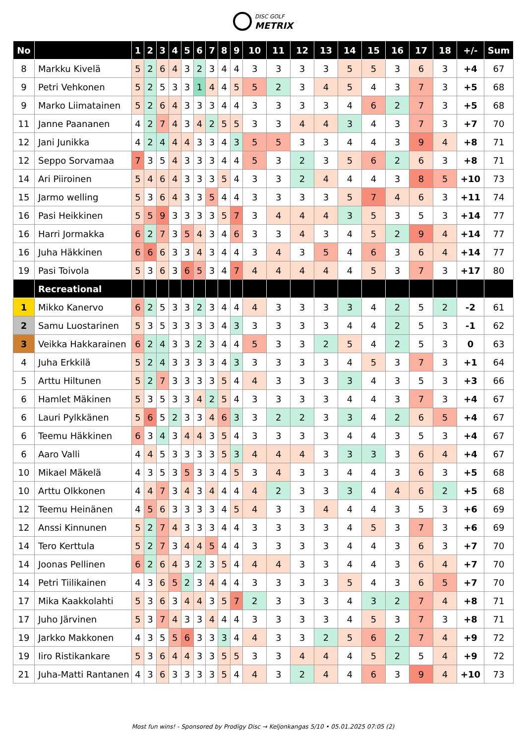DISC GOLF METRIX
| No | | 1 | 2 | 3 | 4 | 5 | 6 | 7 | 8 | 9 | 10 | 11 | 12 | 13 | 14 | 15 | 16 | 17 | 18 | +/- | Sum |
| --- | --- | --- | --- | --- | --- | --- | --- | --- | --- | --- | --- | --- | --- | --- | --- | --- | --- | --- | --- | --- | --- |
| 8 | Markku Kivelä | 5 | 2 | 6 | 4 | 3 | 2 | 3 | 4 | 4 | 3 | 3 | 3 | 3 | 5 | 5 | 3 | 6 | 3 | +4 | 67 |
| 9 | Petri Vehkonen | 5 | 2 | 5 | 3 | 3 | 1 | 4 | 4 | 5 | 5 | 2 | 3 | 4 | 5 | 4 | 3 | 7 | 3 | +5 | 68 |
| 9 | Marko Liimatainen | 5 | 2 | 6 | 4 | 3 | 3 | 3 | 4 | 4 | 3 | 3 | 3 | 3 | 4 | 6 | 2 | 7 | 3 | +5 | 68 |
| 11 | Janne Paananen | 4 | 2 | 7 | 4 | 3 | 4 | 2 | 5 | 5 | 3 | 3 | 4 | 4 | 3 | 4 | 3 | 7 | 3 | +7 | 70 |
| 12 | Jani Junikka | 4 | 2 | 4 | 4 | 4 | 3 | 3 | 4 | 3 | 5 | 5 | 3 | 3 | 4 | 4 | 3 | 9 | 4 | +8 | 71 |
| 12 | Seppo Sorvamaa | 7 | 3 | 5 | 4 | 3 | 3 | 3 | 4 | 4 | 5 | 3 | 2 | 3 | 5 | 6 | 2 | 6 | 3 | +8 | 71 |
| 14 | Ari Piiroinen | 5 | 4 | 6 | 4 | 3 | 3 | 3 | 5 | 4 | 3 | 3 | 2 | 4 | 4 | 4 | 3 | 8 | 5 | +10 | 73 |
| 15 | Jarmo welling | 5 | 3 | 6 | 4 | 3 | 3 | 5 | 4 | 4 | 3 | 3 | 3 | 3 | 5 | 7 | 4 | 6 | 3 | +11 | 74 |
| 16 | Pasi Heikkinen | 5 | 5 | 9 | 3 | 3 | 3 | 3 | 5 | 7 | 3 | 4 | 4 | 4 | 3 | 5 | 3 | 5 | 3 | +14 | 77 |
| 16 | Harri Jormakka | 6 | 2 | 7 | 3 | 5 | 4 | 3 | 4 | 6 | 3 | 3 | 4 | 3 | 4 | 5 | 2 | 9 | 4 | +14 | 77 |
| 16 | Juha Häkkinen | 6 | 6 | 6 | 3 | 3 | 4 | 3 | 4 | 4 | 3 | 4 | 3 | 5 | 4 | 6 | 3 | 6 | 4 | +14 | 77 |
| 19 | Pasi Toivola | 5 | 3 | 6 | 3 | 6 | 5 | 3 | 4 | 7 | 4 | 4 | 4 | 4 | 4 | 5 | 3 | 7 | 3 | +17 | 80 |
| | Recreational | | | | | | | | | | | | | | | | | | | | |
| 1 | Mikko Kanervo | 6 | 2 | 5 | 3 | 3 | 2 | 3 | 4 | 4 | 4 | 3 | 3 | 3 | 3 | 4 | 2 | 5 | 2 | -2 | 61 |
| 2 | Samu Luostarinen | 5 | 3 | 5 | 3 | 3 | 3 | 3 | 4 | 3 | 3 | 3 | 3 | 3 | 4 | 4 | 2 | 5 | 3 | -1 | 62 |
| 3 | Veikka Hakkarainen | 6 | 2 | 4 | 3 | 3 | 2 | 3 | 4 | 4 | 5 | 3 | 3 | 2 | 5 | 4 | 2 | 5 | 3 | 0 | 63 |
| 4 | Juha Erkkilä | 5 | 2 | 4 | 3 | 3 | 3 | 3 | 4 | 3 | 3 | 3 | 3 | 3 | 4 | 5 | 3 | 7 | 3 | +1 | 64 |
| 5 | Arttu Hiltunen | 5 | 2 | 7 | 3 | 3 | 3 | 3 | 5 | 4 | 4 | 3 | 3 | 3 | 3 | 4 | 3 | 5 | 3 | +3 | 66 |
| 6 | Hamlet Mäkinen | 5 | 3 | 5 | 3 | 3 | 4 | 2 | 5 | 4 | 3 | 3 | 3 | 3 | 4 | 4 | 3 | 7 | 3 | +4 | 67 |
| 6 | Lauri Pylkkänen | 5 | 6 | 5 | 2 | 3 | 3 | 4 | 6 | 3 | 3 | 2 | 2 | 3 | 3 | 4 | 2 | 6 | 5 | +4 | 67 |
| 6 | Teemu Häkkinen | 6 | 3 | 4 | 3 | 4 | 4 | 3 | 5 | 4 | 3 | 3 | 3 | 3 | 4 | 4 | 3 | 5 | 3 | +4 | 67 |
| 6 | Aaro Valli | 4 | 4 | 5 | 3 | 3 | 3 | 3 | 5 | 3 | 4 | 4 | 4 | 3 | 3 | 3 | 3 | 6 | 4 | +4 | 67 |
| 10 | Mikael Mäkelä | 4 | 3 | 5 | 3 | 5 | 3 | 3 | 4 | 5 | 3 | 4 | 3 | 3 | 4 | 4 | 3 | 6 | 3 | +5 | 68 |
| 10 | Arttu Olkkonen | 4 | 4 | 7 | 3 | 4 | 3 | 4 | 4 | 4 | 4 | 2 | 3 | 3 | 3 | 4 | 4 | 6 | 2 | +5 | 68 |
| 12 | Teemu Heinänen | 4 | 5 | 6 | 3 | 3 | 3 | 3 | 4 | 5 | 4 | 3 | 3 | 4 | 4 | 4 | 3 | 5 | 3 | +6 | 69 |
| 12 | Anssi Kinnunen | 5 | 2 | 7 | 4 | 3 | 3 | 3 | 4 | 4 | 3 | 3 | 3 | 3 | 4 | 5 | 3 | 7 | 3 | +6 | 69 |
| 14 | Tero Kerttula | 5 | 2 | 7 | 3 | 4 | 4 | 5 | 4 | 4 | 3 | 3 | 3 | 3 | 4 | 4 | 3 | 6 | 3 | +7 | 70 |
| 14 | Joonas Pellinen | 6 | 2 | 6 | 4 | 3 | 2 | 3 | 5 | 4 | 4 | 4 | 3 | 3 | 4 | 4 | 3 | 6 | 4 | +7 | 70 |
| 14 | Petri Tiilikainen | 4 | 3 | 6 | 5 | 2 | 3 | 4 | 4 | 4 | 3 | 3 | 3 | 3 | 5 | 4 | 3 | 6 | 5 | +7 | 70 |
| 17 | Mika Kaakkolahti | 5 | 3 | 6 | 3 | 4 | 4 | 3 | 5 | 7 | 2 | 3 | 3 | 3 | 4 | 3 | 2 | 7 | 4 | +8 | 71 |
| 17 | Juho Järvinen | 5 | 3 | 7 | 4 | 3 | 3 | 4 | 4 | 4 | 3 | 3 | 3 | 3 | 4 | 5 | 3 | 7 | 3 | +8 | 71 |
| 19 | Jarkko Makkonen | 4 | 3 | 5 | 5 | 6 | 3 | 3 | 3 | 4 | 4 | 3 | 3 | 2 | 5 | 6 | 2 | 7 | 4 | +9 | 72 |
| 19 | Iiro Ristikankare | 5 | 3 | 6 | 4 | 4 | 3 | 3 | 5 | 5 | 3 | 3 | 4 | 4 | 4 | 5 | 2 | 5 | 4 | +9 | 72 |
| 21 | Juha-Matti Rantanen | 4 | 3 | 6 | 3 | 3 | 3 | 3 | 5 | 4 | 4 | 3 | 2 | 4 | 4 | 6 | 3 | 9 | 4 | +10 | 73 |
Most fun wins! - Sponsored by Prodigy Disc → Keljonkangas 5/10 • 05.01.2025 07:05 (2)